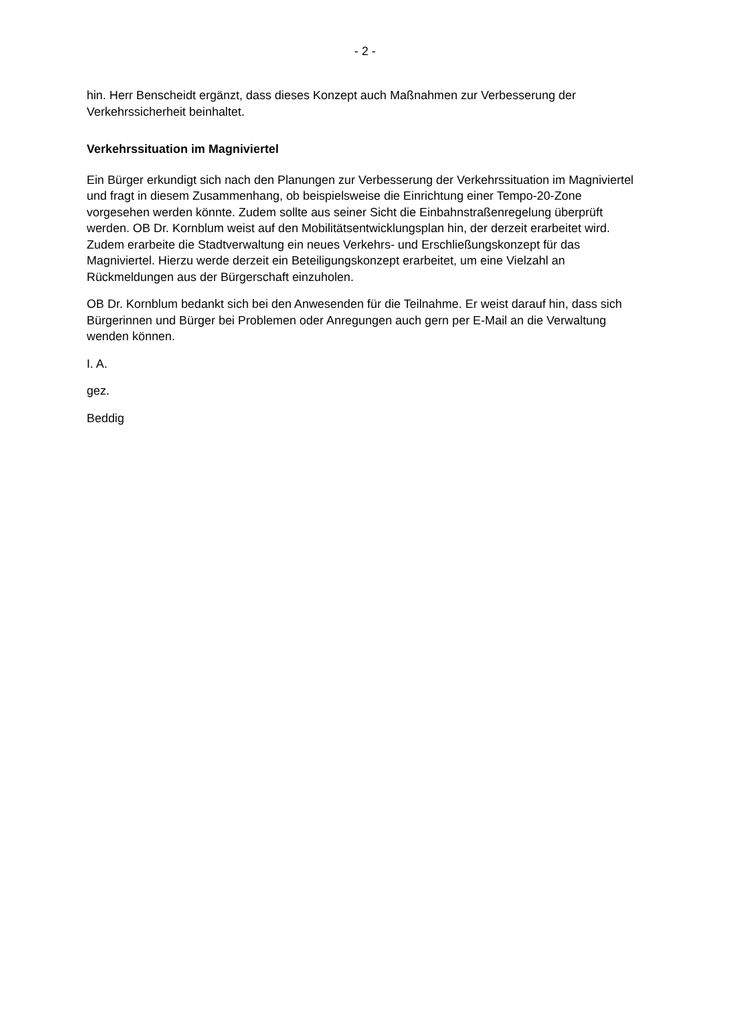- 2 -
hin. Herr Benscheidt ergänzt, dass dieses Konzept auch Maßnahmen zur Verbesserung der Verkehrssicherheit beinhaltet.
Verkehrssituation im Magniviertel
Ein Bürger erkundigt sich nach den Planungen zur Verbesserung der Verkehrssituation im Magniviertel und fragt in diesem Zusammenhang, ob beispielsweise die Einrichtung einer Tempo-20-Zone vorgesehen werden könnte. Zudem sollte aus seiner Sicht die Einbahnstraßenregelung überprüft werden. OB Dr. Kornblum weist auf den Mobilitätsentwicklungsplan hin, der derzeit erarbeitet wird. Zudem erarbeite die Stadtverwaltung ein neues Verkehrs- und Erschließungskonzept für das Magniviertel. Hierzu werde derzeit ein Beteiligungskonzept erarbeitet, um eine Vielzahl an Rückmeldungen aus der Bürgerschaft einzuholen.
OB Dr. Kornblum bedankt sich bei den Anwesenden für die Teilnahme. Er weist darauf hin, dass sich Bürgerinnen und Bürger bei Problemen oder Anregungen auch gern per E-Mail an die Verwaltung wenden können.
I. A.
gez.
Beddig